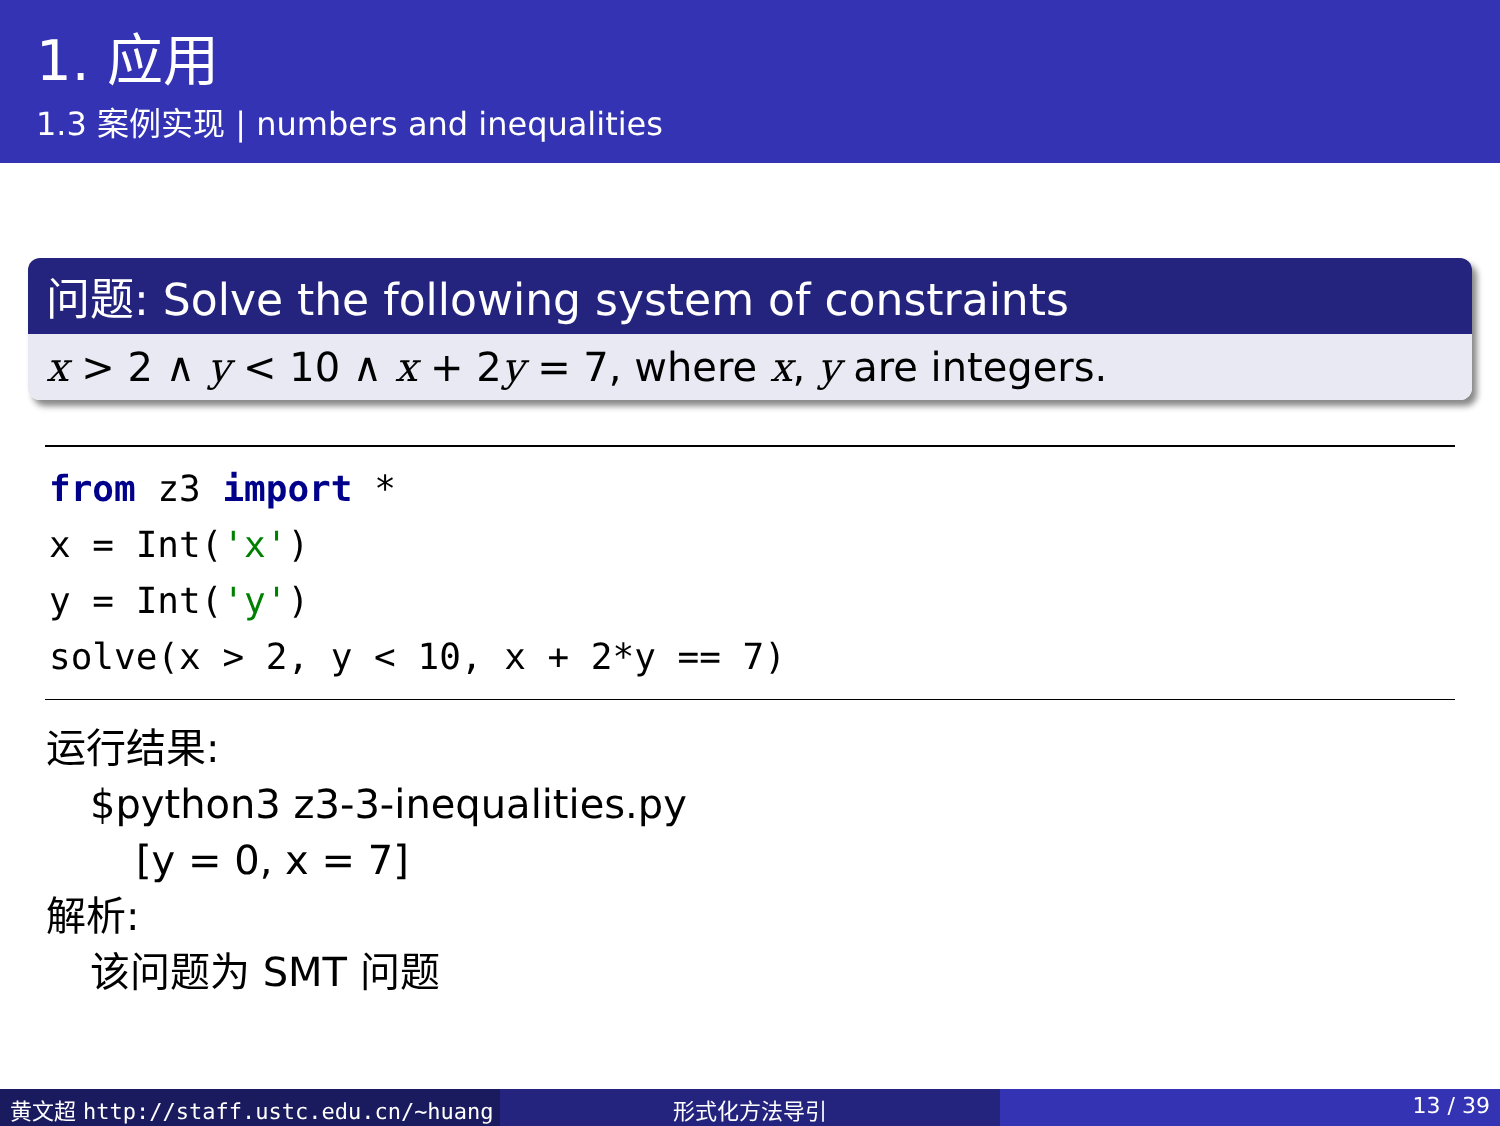1. 应用
1.3 案例实现 | numbers and inequalities
问题: Solve the following system of constraints
x > 2 ∧ y < 10 ∧ x + 2y = 7, where x, y are integers.
from z3 import * x = Int('x') y = Int('y') solve(x > 2, y < 10, x + 2*y == 7)
运行结果:
$python3 z3-3-inequalities.py
[y = 0, x = 7]
解析:
该问题为 SMT 问题
黄文超 http://staff.ustc.edu.cn/~huang 形式化方法导引 13 / 39